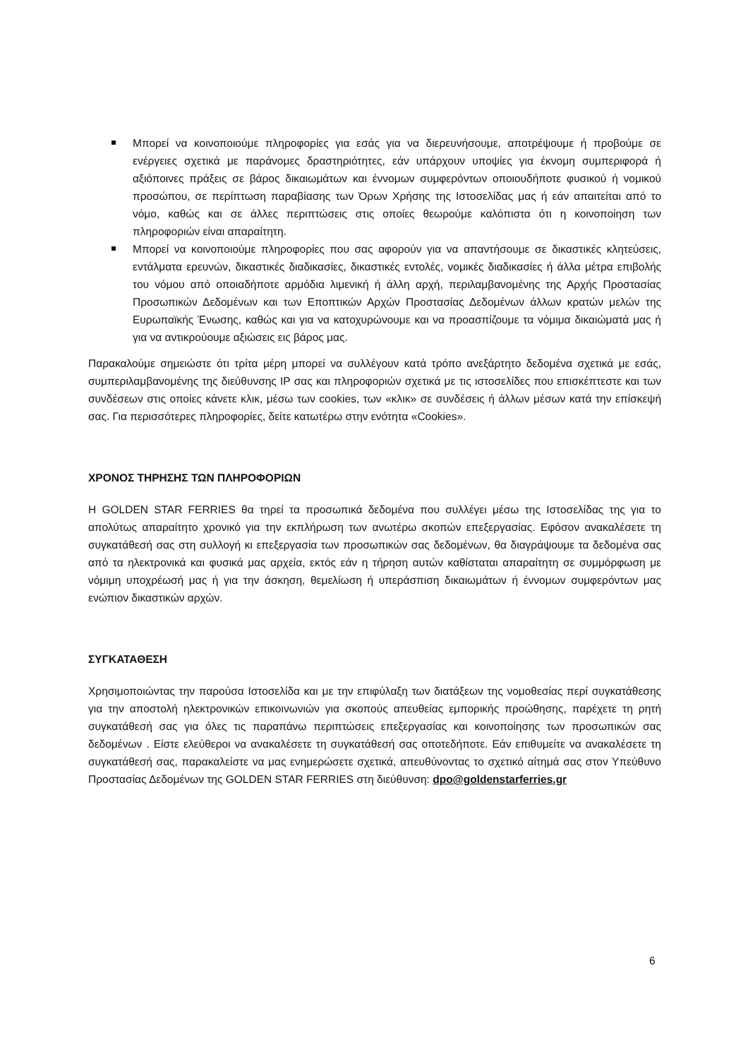Μπορεί να κοινοποιούμε πληροφορίες για εσάς για να διερευνήσουμε, αποτρέψουμε ή προβούμε σε ενέργειες σχετικά με παράνομες δραστηριότητες, εάν υπάρχουν υποψίες για έκνομη συμπεριφορά ή αξιόποινες πράξεις σε βάρος δικαιωμάτων και έννομων συμφερόντων οποιουδήποτε φυσικού ή νομικού προσώπου, σε περίπτωση παραβίασης των Όρων Χρήσης της Ιστοσελίδας μας ή εάν απαιτείται από το νόμο, καθώς και σε άλλες περιπτώσεις στις οποίες θεωρούμε καλόπιστα ότι η κοινοποίηση των πληροφοριών είναι απαραίτητη.
Μπορεί να κοινοποιούμε πληροφορίες που σας αφορούν για να απαντήσουμε σε δικαστικές κλητεύσεις, εντάλματα ερευνών, δικαστικές διαδικασίες, δικαστικές εντολές, νομικές διαδικασίες ή άλλα μέτρα επιβολής του νόμου από οποιαδήποτε αρμόδια λιμενική ή άλλη αρχή, περιλαμβανομένης της Αρχής Προστασίας Προσωπικών Δεδομένων και των Εποπτικών Αρχών Προστασίας Δεδομένων άλλων κρατών μελών της Ευρωπαϊκής Ένωσης, καθώς και για να κατοχυρώνουμε και να προασπίζουμε τα νόμιμα δικαιώματά μας ή για να αντικρούουμε αξιώσεις εις βάρος μας.
Παρακαλούμε σημειώστε ότι τρίτα μέρη μπορεί να συλλέγουν κατά τρόπο ανεξάρτητο δεδομένα σχετικά με εσάς, συμπεριλαμβανομένης της διεύθυνσης IP σας και πληροφοριών σχετικά με τις ιστοσελίδες που επισκέπτεστε και των συνδέσεων στις οποίες κάνετε κλικ, μέσω των cookies, των «κλικ» σε συνδέσεις ή άλλων μέσων κατά την επίσκεψή σας. Για περισσότερες πληροφορίες, δείτε κατωτέρω στην ενότητα «Cookies».
ΧΡΟΝΟΣ ΤΗΡΗΣΗΣ ΤΩΝ ΠΛΗΡΟΦΟΡΙΩΝ
Η GOLDEN STAR FERRIES θα τηρεί τα προσωπικά δεδομένα που συλλέγει μέσω της Ιστοσελίδας της για το απολύτως απαραίτητο χρονικό για την εκπλήρωση των ανωτέρω σκοπών επεξεργασίας. Εφόσον ανακαλέσετε τη συγκατάθεσή σας στη συλλογή κι επεξεργασία των προσωπικών σας δεδομένων, θα διαγράψουμε τα δεδομένα σας από τα ηλεκτρονικά και φυσικά μας αρχεία, εκτός εάν η τήρηση αυτών καθίσταται απαραίτητη σε συμμόρφωση με νόμιμη υποχρέωσή μας ή για την άσκηση, θεμελίωση ή υπεράσπιση δικαιωμάτων ή έννομων συμφερόντων μας ενώπιον δικαστικών αρχών.
ΣΥΓΚΑΤΑΘΕΣΗ
Χρησιμοποιώντας την παρούσα Ιστοσελίδα και με την επιφύλαξη των διατάξεων της νομοθεσίας περί συγκατάθεσης για την αποστολή ηλεκτρονικών επικοινωνιών για σκοπούς απευθείας εμπορικής προώθησης, παρέχετε τη ρητή συγκατάθεσή σας για όλες τις παραπάνω περιπτώσεις επεξεργασίας και κοινοποίησης των προσωπικών σας δεδομένων . Είστε ελεύθεροι να ανακαλέσετε τη συγκατάθεσή σας οποτεδήποτε. Εάν επιθυμείτε να ανακαλέσετε τη συγκατάθεσή σας, παρακαλείστε να μας ενημερώσετε σχετικά, απευθύνοντας το σχετικό αίτημά σας στον Υπεύθυνο Προστασίας Δεδομένων της GOLDEN STAR FERRIES στη διεύθυνση: dpo@goldenstarferries.gr
6